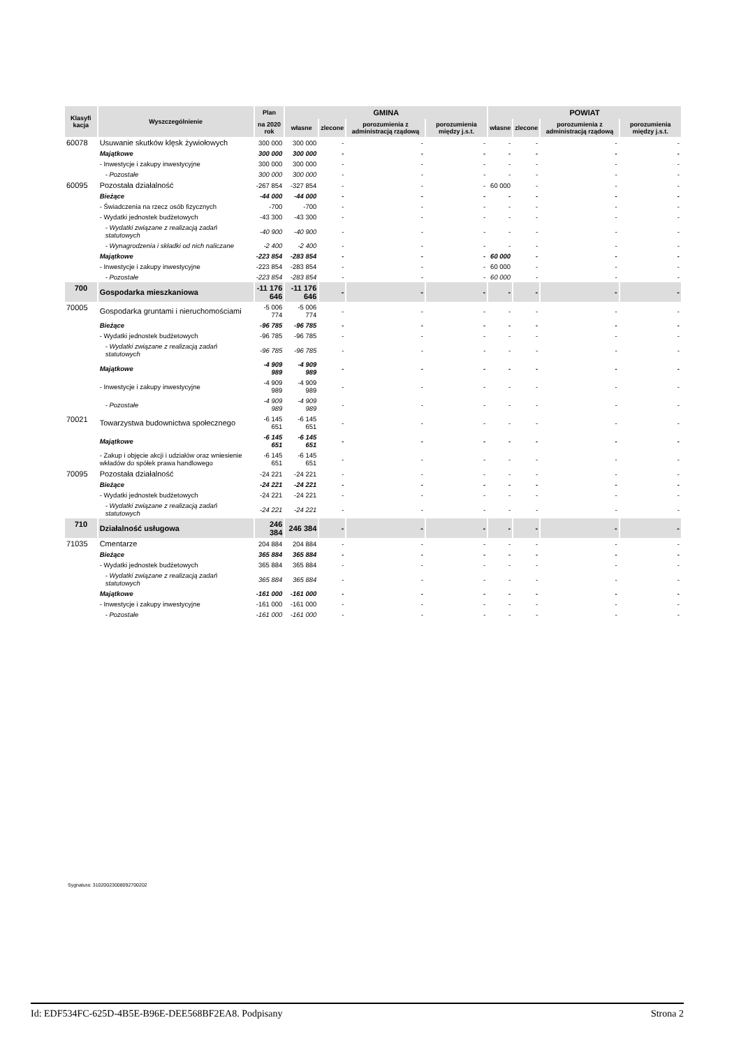| Klasyfi kacja | Wyszczególnienie | Plan | GMINA | | | | POWIAT | | | |
| --- | --- | --- | --- | --- | --- | --- | --- | --- | --- | --- |
| | | na 2020 rok | własne | zlecone | porozumienia z administracją rządową | porozumienia między j.s.t. | własne | zlecone | porozumienia z administracją rządową | porozumienia między j.s.t. |
| 60078 | Usuwanie skutków klęsk żywiołowych | 300 000 | 300 000 | - | - | - | - | - | - | - |
| | Majątkowe | 300 000 | 300 000 | - | - | - | - | - | - | - |
| | - Inwestycje i zakupy inwestycyjne | 300 000 | 300 000 | - | - | - | - | - | - | - |
| | - Pozostałe | 300 000 | 300 000 | - | - | - | - | - | - | - |
| 60095 | Pozostała działalność | -267 854 | -327 854 | - | - | - | 60 000 | - | - | - |
| | Bieżące | -44 000 | -44 000 | - | - | - | - | - | - | - |
| | - Świadczenia na rzecz osób fizycznych | -700 | -700 | - | - | - | - | - | - | - |
| | - Wydatki jednostek budżetowych | -43 300 | -43 300 | - | - | - | - | - | - | - |
| | - Wydatki związane z realizacją zadań statutowych | -40 900 | -40 900 | - | - | - | - | - | - | - |
| | - Wynagrodzenia i składki od nich naliczane | -2 400 | -2 400 | - | - | - | - | - | - | - |
| | Majątkowe | -223 854 | -283 854 | - | - | - | 60 000 | - | - | - |
| | - Inwestycje i zakupy inwestycyjne | -223 854 | -283 854 | - | - | - | 60 000 | - | - | - |
| | - Pozostałe | -223 854 | -283 854 | - | - | - | 60 000 | - | - | - |
| 700 | Gospodarka mieszkaniowa | -11 176 646 | -11 176 646 | - | - | - | - | - | - | - |
| 70005 | Gospodarka gruntami i nieruchomościami | -5 006 774 | -5 006 774 | - | - | - | - | - | - | - |
| | Bieżące | -96 785 | -96 785 | - | - | - | - | - | - | - |
| | - Wydatki jednostek budżetowych | -96 785 | -96 785 | - | - | - | - | - | - | - |
| | - Wydatki związane z realizacją zadań statutowych | -96 785 | -96 785 | - | - | - | - | - | - | - |
| | Majątkowe | -4 909 989 | -4 909 989 | - | - | - | - | - | - | - |
| | - Inwestycje i zakupy inwestycyjne | -4 909 989 | -4 909 989 | - | - | - | - | - | - | - |
| | - Pozostałe | -4 909 989 | -4 909 989 | - | - | - | - | - | - | - |
| 70021 | Towarzystwa budownictwa społecznego | -6 145 651 | -6 145 651 | - | - | - | - | - | - | - |
| | Majątkowe | -6 145 651 | -6 145 651 | - | - | - | - | - | - | - |
| | - Zakup i objęcie akcji i udziałów oraz wniesienie wkładów do spółek prawa handlowego | -6 145 651 | -6 145 651 | - | - | - | - | - | - | - |
| 70095 | Pozostała działalność | -24 221 | -24 221 | - | - | - | - | - | - | - |
| | Bieżące | -24 221 | -24 221 | - | - | - | - | - | - | - |
| | - Wydatki jednostek budżetowych | -24 221 | -24 221 | - | - | - | - | - | - | - |
| | - Wydatki związane z realizacją zadań statutowych | -24 221 | -24 221 | - | - | - | - | - | - | - |
| 710 | Działalność usługowa | 246 384 | 246 384 | - | - | - | - | - | - | - |
| 71035 | Cmentarze | 204 884 | 204 884 | - | - | - | - | - | - | - |
| | Bieżące | 365 884 | 365 884 | - | - | - | - | - | - | - |
| | - Wydatki jednostek budżetowych | 365 884 | 365 884 | - | - | - | - | - | - | - |
| | - Wydatki związane z realizacją zadań statutowych | 365 884 | 365 884 | - | - | - | - | - | - | - |
| | Majątkowe | -161 000 | -161 000 | - | - | - | - | - | - | - |
| | - Inwestycje i zakupy inwestycyjne | -161 000 | -161 000 | - | - | - | - | - | - | - |
| | - Pozostałe | -161 000 | -161 000 | - | - | - | - | - | - | - |
Sygnatura: 31020023008092700202
Id: EDF534FC-625D-4B5E-B96E-DEE568BF2EA8. Podpisany Strona 2